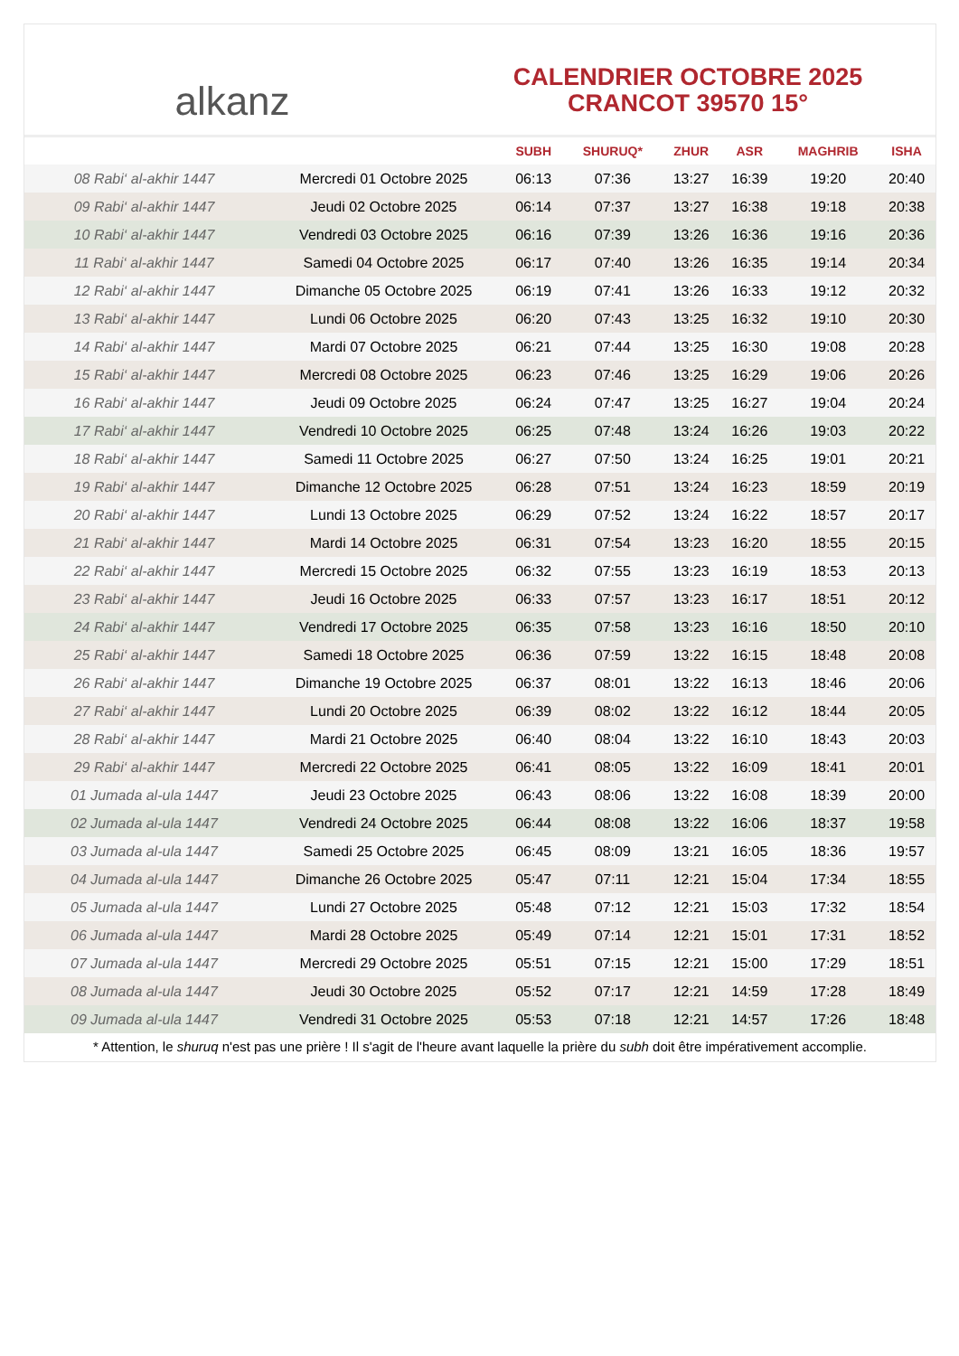alkanz
CALENDRIER OCTOBRE 2025
CRANCOT 39570 15°
| | | SUBH | SHURUQ* | ZHUR | ASR | MAGHRIB | ISHA |
| --- | --- | --- | --- | --- | --- | --- | --- |
| 08 Rabi‘ al-akhir 1447 | Mercredi 01 Octobre 2025 | 06:13 | 07:36 | 13:27 | 16:39 | 19:20 | 20:40 |
| 09 Rabi‘ al-akhir 1447 | Jeudi 02 Octobre 2025 | 06:14 | 07:37 | 13:27 | 16:38 | 19:18 | 20:38 |
| 10 Rabi‘ al-akhir 1447 | Vendredi 03 Octobre 2025 | 06:16 | 07:39 | 13:26 | 16:36 | 19:16 | 20:36 |
| 11 Rabi‘ al-akhir 1447 | Samedi 04 Octobre 2025 | 06:17 | 07:40 | 13:26 | 16:35 | 19:14 | 20:34 |
| 12 Rabi‘ al-akhir 1447 | Dimanche 05 Octobre 2025 | 06:19 | 07:41 | 13:26 | 16:33 | 19:12 | 20:32 |
| 13 Rabi‘ al-akhir 1447 | Lundi 06 Octobre 2025 | 06:20 | 07:43 | 13:25 | 16:32 | 19:10 | 20:30 |
| 14 Rabi‘ al-akhir 1447 | Mardi 07 Octobre 2025 | 06:21 | 07:44 | 13:25 | 16:30 | 19:08 | 20:28 |
| 15 Rabi‘ al-akhir 1447 | Mercredi 08 Octobre 2025 | 06:23 | 07:46 | 13:25 | 16:29 | 19:06 | 20:26 |
| 16 Rabi‘ al-akhir 1447 | Jeudi 09 Octobre 2025 | 06:24 | 07:47 | 13:25 | 16:27 | 19:04 | 20:24 |
| 17 Rabi‘ al-akhir 1447 | Vendredi 10 Octobre 2025 | 06:25 | 07:48 | 13:24 | 16:26 | 19:03 | 20:22 |
| 18 Rabi‘ al-akhir 1447 | Samedi 11 Octobre 2025 | 06:27 | 07:50 | 13:24 | 16:25 | 19:01 | 20:21 |
| 19 Rabi‘ al-akhir 1447 | Dimanche 12 Octobre 2025 | 06:28 | 07:51 | 13:24 | 16:23 | 18:59 | 20:19 |
| 20 Rabi‘ al-akhir 1447 | Lundi 13 Octobre 2025 | 06:29 | 07:52 | 13:24 | 16:22 | 18:57 | 20:17 |
| 21 Rabi‘ al-akhir 1447 | Mardi 14 Octobre 2025 | 06:31 | 07:54 | 13:23 | 16:20 | 18:55 | 20:15 |
| 22 Rabi‘ al-akhir 1447 | Mercredi 15 Octobre 2025 | 06:32 | 07:55 | 13:23 | 16:19 | 18:53 | 20:13 |
| 23 Rabi‘ al-akhir 1447 | Jeudi 16 Octobre 2025 | 06:33 | 07:57 | 13:23 | 16:17 | 18:51 | 20:12 |
| 24 Rabi‘ al-akhir 1447 | Vendredi 17 Octobre 2025 | 06:35 | 07:58 | 13:23 | 16:16 | 18:50 | 20:10 |
| 25 Rabi‘ al-akhir 1447 | Samedi 18 Octobre 2025 | 06:36 | 07:59 | 13:22 | 16:15 | 18:48 | 20:08 |
| 26 Rabi‘ al-akhir 1447 | Dimanche 19 Octobre 2025 | 06:37 | 08:01 | 13:22 | 16:13 | 18:46 | 20:06 |
| 27 Rabi‘ al-akhir 1447 | Lundi 20 Octobre 2025 | 06:39 | 08:02 | 13:22 | 16:12 | 18:44 | 20:05 |
| 28 Rabi‘ al-akhir 1447 | Mardi 21 Octobre 2025 | 06:40 | 08:04 | 13:22 | 16:10 | 18:43 | 20:03 |
| 29 Rabi‘ al-akhir 1447 | Mercredi 22 Octobre 2025 | 06:41 | 08:05 | 13:22 | 16:09 | 18:41 | 20:01 |
| 01 Jumada al-ula 1447 | Jeudi 23 Octobre 2025 | 06:43 | 08:06 | 13:22 | 16:08 | 18:39 | 20:00 |
| 02 Jumada al-ula 1447 | Vendredi 24 Octobre 2025 | 06:44 | 08:08 | 13:22 | 16:06 | 18:37 | 19:58 |
| 03 Jumada al-ula 1447 | Samedi 25 Octobre 2025 | 06:45 | 08:09 | 13:21 | 16:05 | 18:36 | 19:57 |
| 04 Jumada al-ula 1447 | Dimanche 26 Octobre 2025 | 05:47 | 07:11 | 12:21 | 15:04 | 17:34 | 18:55 |
| 05 Jumada al-ula 1447 | Lundi 27 Octobre 2025 | 05:48 | 07:12 | 12:21 | 15:03 | 17:32 | 18:54 |
| 06 Jumada al-ula 1447 | Mardi 28 Octobre 2025 | 05:49 | 07:14 | 12:21 | 15:01 | 17:31 | 18:52 |
| 07 Jumada al-ula 1447 | Mercredi 29 Octobre 2025 | 05:51 | 07:15 | 12:21 | 15:00 | 17:29 | 18:51 |
| 08 Jumada al-ula 1447 | Jeudi 30 Octobre 2025 | 05:52 | 07:17 | 12:21 | 14:59 | 17:28 | 18:49 |
| 09 Jumada al-ula 1447 | Vendredi 31 Octobre 2025 | 05:53 | 07:18 | 12:21 | 14:57 | 17:26 | 18:48 |
* Attention, le shuruq n'est pas une prière ! Il s'agit de l'heure avant laquelle la prière du subh doit être impérativement accomplie.